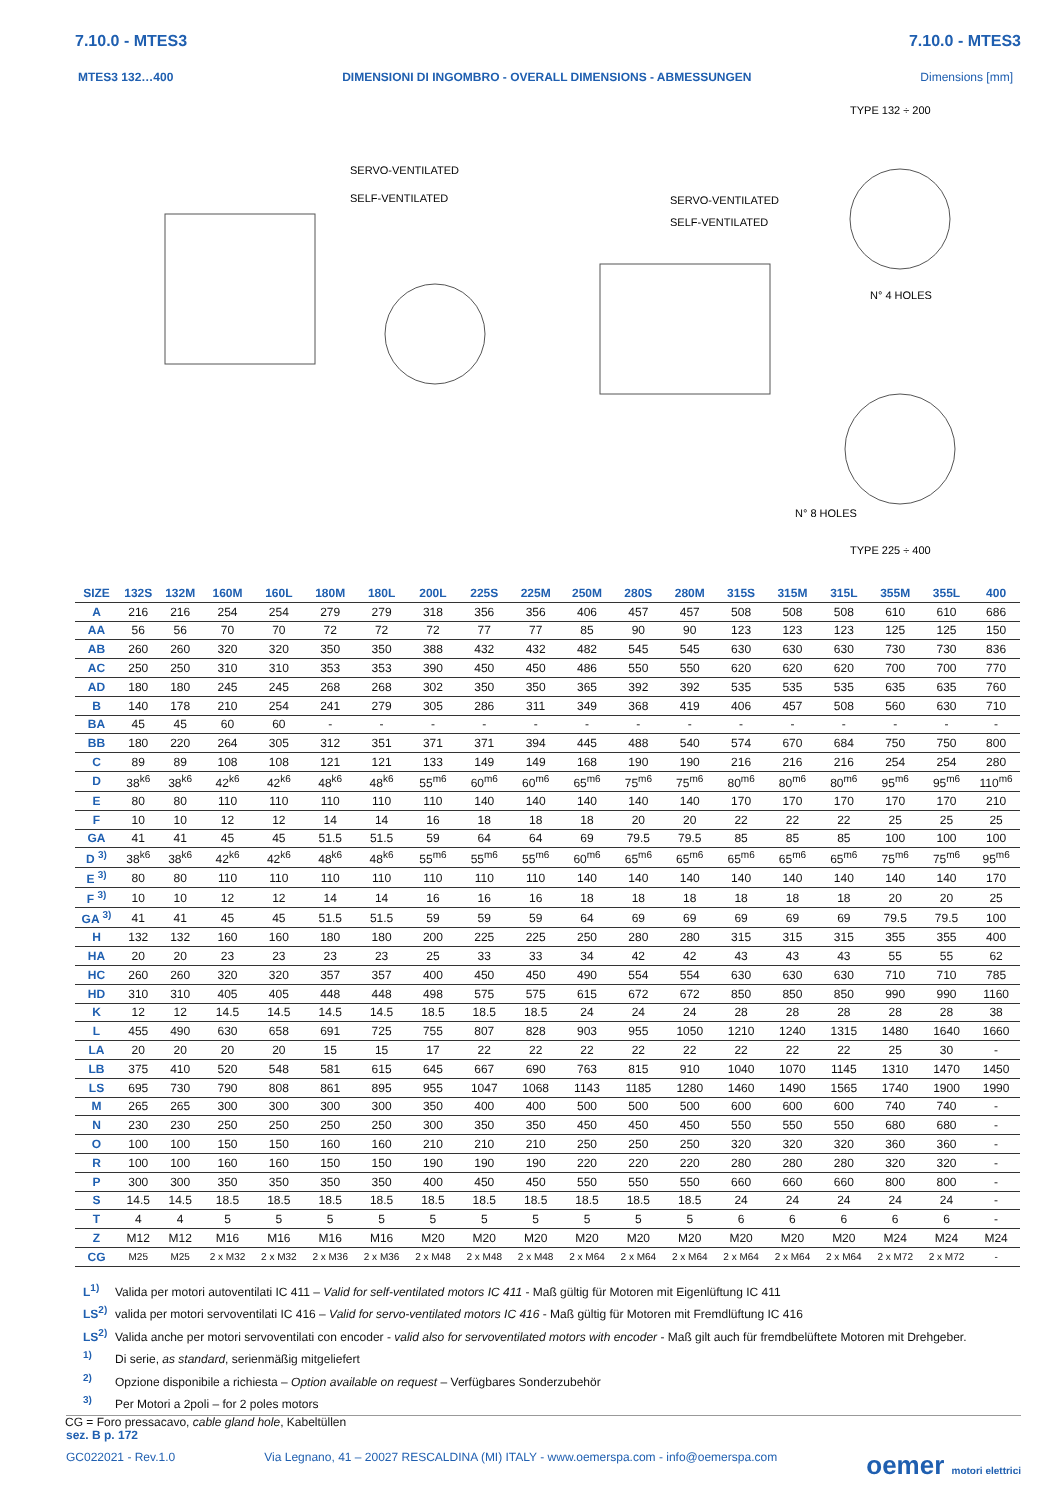7.10.0 - MTES3 7.10.0 - MTES3
MTES3 132…400 DIMENSIONI DI INGOMBRO - OVERALL DIMENSIONS - ABMESSUNGEN Dimensions [mm]
TYPE 132 ÷ 200
TYPE 225 ÷ 400
SERVO-VENTILATED
SELF-VENTILATED
SERVO-VENTILATED
SELF-VENTILATED
N° 4 HOLES
N° 8 HOLES
| SIZE | 132S | 132M | 160M | 160L | 180M | 180L | 200L | 225S | 225M | 250M | 280S | 280M | 315S | 315M | 315L | 355M | 355L | 400 |
| --- | --- | --- | --- | --- | --- | --- | --- | --- | --- | --- | --- | --- | --- | --- | --- | --- | --- | --- |
| A | 216 | 216 | 254 | 254 | 279 | 279 | 318 | 356 | 356 | 406 | 457 | 457 | 508 | 508 | 508 | 610 | 610 | 686 |
| AA | 56 | 56 | 70 | 70 | 72 | 72 | 72 | 77 | 77 | 85 | 90 | 90 | 123 | 123 | 123 | 125 | 125 | 150 |
| AB | 260 | 260 | 320 | 320 | 350 | 350 | 388 | 432 | 432 | 482 | 545 | 545 | 630 | 630 | 630 | 730 | 730 | 836 |
| AC | 250 | 250 | 310 | 310 | 353 | 353 | 390 | 450 | 450 | 486 | 550 | 550 | 620 | 620 | 620 | 700 | 700 | 770 |
| AD | 180 | 180 | 245 | 245 | 268 | 268 | 302 | 350 | 350 | 365 | 392 | 392 | 535 | 535 | 535 | 635 | 635 | 760 |
| B | 140 | 178 | 210 | 254 | 241 | 279 | 305 | 286 | 311 | 349 | 368 | 419 | 406 | 457 | 508 | 560 | 630 | 710 |
| BA | 45 | 45 | 60 | 60 | - | - | - | - | - | - | - | - | - | - | - | - | - | - |
| BB | 180 | 220 | 264 | 305 | 312 | 351 | 371 | 371 | 394 | 445 | 488 | 540 | 574 | 670 | 684 | 750 | 750 | 800 |
| C | 89 | 89 | 108 | 108 | 121 | 121 | 133 | 149 | 149 | 168 | 190 | 190 | 216 | 216 | 216 | 254 | 254 | 280 |
| D | 38<sup>k6</sup> | 38<sup>k6</sup> | 42<sup>k6</sup> | 42<sup>k6</sup> | 48<sup>k6</sup> | 48<sup>k6</sup> | 55<sup>m6</sup> | 60<sup>m6</sup> | 60<sup>m6</sup> | 65<sup>m6</sup> | 75<sup>m6</sup> | 75<sup>m6</sup> | 80<sup>m6</sup> | 80<sup>m6</sup> | 80<sup>m6</sup> | 95<sup>m6</sup> | 95<sup>m6</sup> | 110<sup>m6</sup> |
| E | 80 | 80 | 110 | 110 | 110 | 110 | 110 | 140 | 140 | 140 | 140 | 140 | 170 | 170 | 170 | 170 | 170 | 210 |
| F | 10 | 10 | 12 | 12 | 14 | 14 | 16 | 18 | 18 | 18 | 20 | 20 | 22 | 22 | 22 | 25 | 25 | 25 |
| GA | 41 | 41 | 45 | 45 | 51.5 | 51.5 | 59 | 64 | 64 | 69 | 79.5 | 79.5 | 85 | 85 | 85 | 100 | 100 | 100 |
| D <sup>3)</sup> | 38<sup>k6</sup> | 38<sup>k6</sup> | 42<sup>k6</sup> | 42<sup>k6</sup> | 48<sup>k6</sup> | 48<sup>k6</sup> | 55<sup>m6</sup> | 55<sup>m6</sup> | 55<sup>m6</sup> | 60<sup>m6</sup> | 65<sup>m6</sup> | 65<sup>m6</sup> | 65<sup>m6</sup> | 65<sup>m6</sup> | 65<sup>m6</sup> | 75<sup>m6</sup> | 75<sup>m6</sup> | 95<sup>m6</sup> |
| E <sup>3)</sup> | 80 | 80 | 110 | 110 | 110 | 110 | 110 | 110 | 110 | 140 | 140 | 140 | 140 | 140 | 140 | 140 | 140 | 170 |
| F <sup>3)</sup> | 10 | 10 | 12 | 12 | 14 | 14 | 16 | 16 | 16 | 18 | 18 | 18 | 18 | 18 | 18 | 20 | 20 | 25 |
| GA <sup>3)</sup> | 41 | 41 | 45 | 45 | 51.5 | 51.5 | 59 | 59 | 59 | 64 | 69 | 69 | 69 | 69 | 69 | 79.5 | 79.5 | 100 |
| H | 132 | 132 | 160 | 160 | 180 | 180 | 200 | 225 | 225 | 250 | 280 | 280 | 315 | 315 | 315 | 355 | 355 | 400 |
| HA | 20 | 20 | 23 | 23 | 23 | 23 | 25 | 33 | 33 | 34 | 42 | 42 | 43 | 43 | 43 | 55 | 55 | 62 |
| HC | 260 | 260 | 320 | 320 | 357 | 357 | 400 | 450 | 450 | 490 | 554 | 554 | 630 | 630 | 630 | 710 | 710 | 785 |
| HD | 310 | 310 | 405 | 405 | 448 | 448 | 498 | 575 | 575 | 615 | 672 | 672 | 850 | 850 | 850 | 990 | 990 | 1160 |
| K | 12 | 12 | 14.5 | 14.5 | 14.5 | 14.5 | 18.5 | 18.5 | 18.5 | 24 | 24 | 24 | 28 | 28 | 28 | 28 | 28 | 38 |
| L | 455 | 490 | 630 | 658 | 691 | 725 | 755 | 807 | 828 | 903 | 955 | 1050 | 1210 | 1240 | 1315 | 1480 | 1640 | 1660 |
| LA | 20 | 20 | 20 | 20 | 15 | 15 | 17 | 22 | 22 | 22 | 22 | 22 | 22 | 22 | 22 | 25 | 30 | - |
| LB | 375 | 410 | 520 | 548 | 581 | 615 | 645 | 667 | 690 | 763 | 815 | 910 | 1040 | 1070 | 1145 | 1310 | 1470 | 1450 |
| LS | 695 | 730 | 790 | 808 | 861 | 895 | 955 | 1047 | 1068 | 1143 | 1185 | 1280 | 1460 | 1490 | 1565 | 1740 | 1900 | 1990 |
| M | 265 | 265 | 300 | 300 | 300 | 300 | 350 | 400 | 400 | 500 | 500 | 500 | 600 | 600 | 600 | 740 | 740 | - |
| N | 230 | 230 | 250 | 250 | 250 | 250 | 300 | 350 | 350 | 450 | 450 | 450 | 550 | 550 | 550 | 680 | 680 | - |
| O | 100 | 100 | 150 | 150 | 160 | 160 | 210 | 210 | 210 | 250 | 250 | 250 | 320 | 320 | 320 | 360 | 360 | - |
| R | 100 | 100 | 160 | 160 | 150 | 150 | 190 | 190 | 190 | 220 | 220 | 220 | 280 | 280 | 280 | 320 | 320 | - |
| P | 300 | 300 | 350 | 350 | 350 | 350 | 400 | 450 | 450 | 550 | 550 | 550 | 660 | 660 | 660 | 800 | 800 | - |
| S | 14.5 | 14.5 | 18.5 | 18.5 | 18.5 | 18.5 | 18.5 | 18.5 | 18.5 | 18.5 | 18.5 | 18.5 | 24 | 24 | 24 | 24 | 24 | - |
| T | 4 | 4 | 5 | 5 | 5 | 5 | 5 | 5 | 5 | 5 | 5 | 5 | 6 | 6 | 6 | 6 | 6 | - |
| Z | M12 | M12 | M16 | M16 | M16 | M16 | M20 | M20 | M20 | M20 | M20 | M20 | M20 | M20 | M20 | M24 | M24 | M24 |
| CG | M25 | M25 | 2 x M32 | 2 x M32 | 2 x M36 | 2 x M36 | 2 x M48 | 2 x M48 | 2 x M48 | 2 x M64 | 2 x M64 | 2 x M64 | 2 x M64 | 2 x M64 | 2 x M64 | 2 x M72 | 2 x M72 | - |
L<sup>1)</sup> Valida per motori autoventilati IC 411 – Valid for self-ventilated motors IC 411 - Maß gültig für Motoren mit Eigenlüftung IC 411
LS<sup>2)</sup> valida per motori servoventilati IC 416 – Valid for servo-ventilated motors IC 416 - Maß gültig für Motoren mit Fremdlüftung IC 416
LS<sup>2)</sup> Valida anche per motori servoventilati con encoder - valid also for servoventilated motors with encoder - Maß gilt auch für fremdbelüftete Motoren mit Drehgeber.
<sup>1)</sup> Di serie, as standard, serienmäßig mitgeliefert
<sup>2)</sup> Opzione disponibile a richiesta – Option available on request – Verfügbares Sonderzubehör
<sup>3)</sup> Per Motori a 2poli – for 2 poles motors
CG = Foro pressacavo, cable gland hole, Kabeltüllen
sez. B p. 172
GC022021 - Rev.1.0 Via Legnano, 41 – 20027 RESCALDINA (MI) ITALY - www.oemerspa.com - info@oemerspa.com oemer motori elettrici